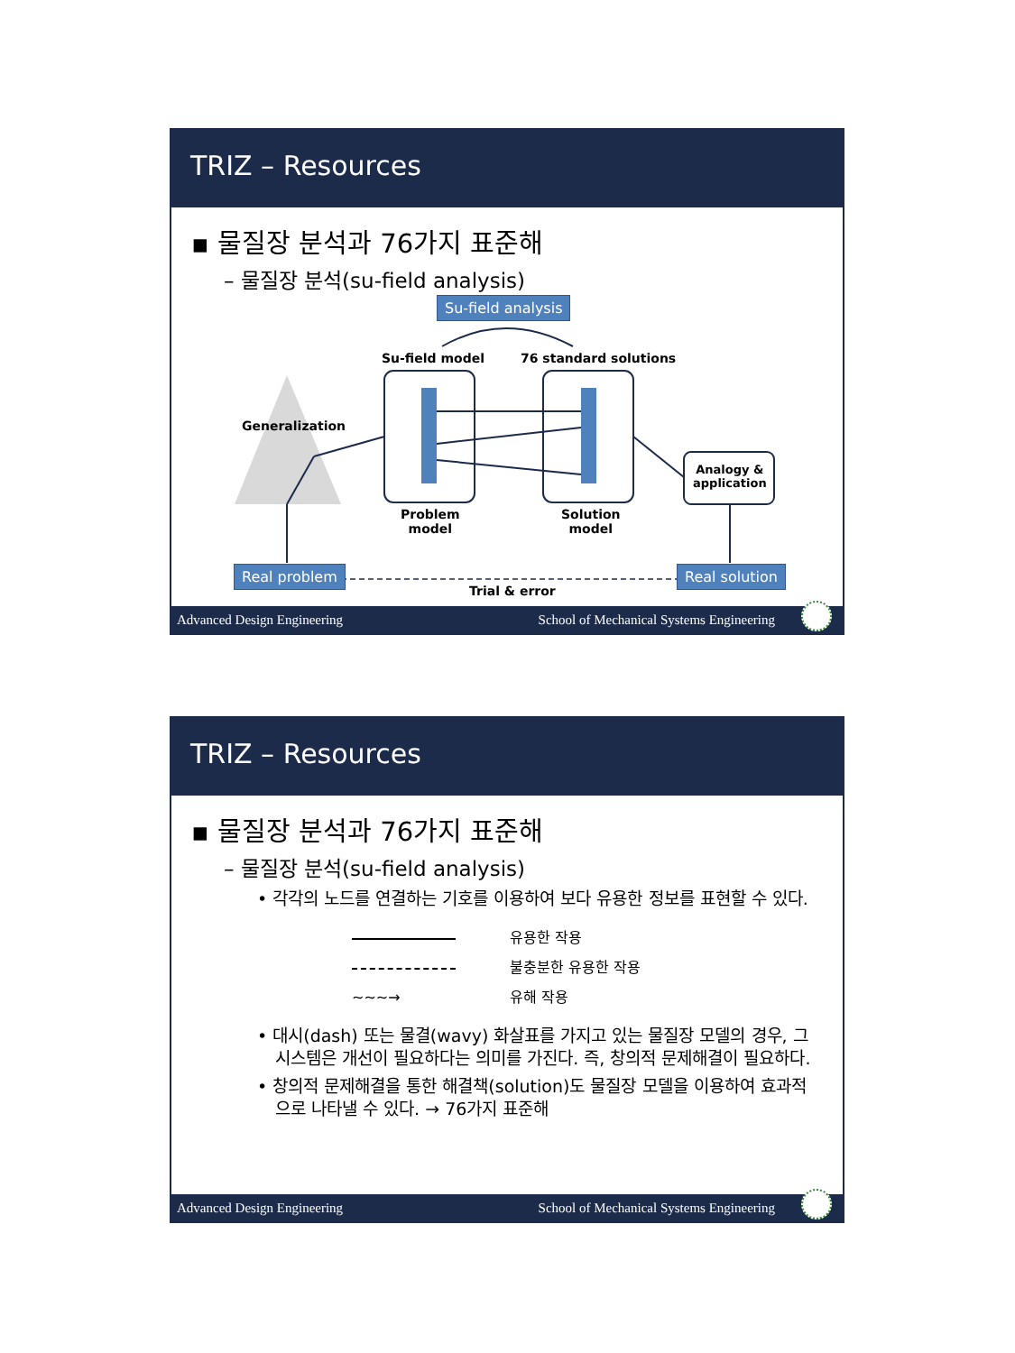TRIZ – Resources
▪ 물질장 분석과 76가지 표준해
– 물질장 분석(su-field analysis)
Su-field analysis
Su-field model 76 standard solutions
Generalization
Problem
model
Solution
model
Analogy &
application
Real problem Real solution
Trial & error
Advanced Design Engineering School of Mechanical Systems Engineering
TRIZ – Resources
▪ 물질장 분석과 76가지 표준해
– 물질장 분석(su-field analysis)
• 각각의 노드를 연결하는 기호를 이용하여 보다 유용한 정보를 표현할 수 있다.
유용한 작용
불충분한 유용한 작용
∼∼∼→ 유해 작용
• 대시(dash) 또는 물결(wavy) 화살표를 가지고 있는 물질장 모델의 경우, 그 시스템은 개선이 필요하다는 의미를 가진다. 즉, 창의적 문제해결이 필요하다.
• 창의적 문제해결을 통한 해결책(solution)도 물질장 모델을 이용하여 효과적으로 나타낼 수 있다. → 76가지 표준해
Advanced Design Engineering School of Mechanical Systems Engineering